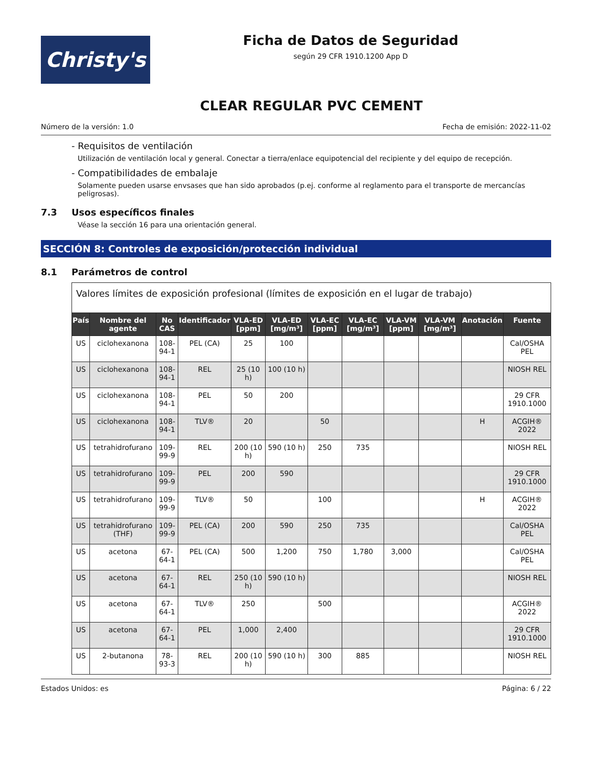Christy's
Ficha de Datos de Seguridad
según 29 CFR 1910.1200 App D
CLEAR REGULAR PVC CEMENT
Número de la versión: 1.0 Fecha de emisión: 2022-11-02
- Requisitos de ventilación
Utilización de ventilación local y general. Conectar a tierra/enlace equipotencial del recipiente y del equipo de recepción.
- Compatibilidades de embalaje
Solamente pueden usarse envsases que han sido aprobados (p.ej. conforme al reglamento para el transporte de mercancías peligrosas).
7.3 Usos específicos finales
Véase la sección 16 para una orientación general.
SECCIÓN 8: Controles de exposición/protección individual
8.1 Parámetros de control
| Valores límites de exposición profesional (límites de exposición en el lugar de trabajo) | | | | | | | | | | | |
| País | Nombre del agente | No CAS | Identificador | VLA-ED [ppm] | VLA-ED [mg/m³] | VLA-EC [ppm] | VLA-EC [mg/m³] | VLA-VM [ppm] | VLA-VM [mg/m³] | Anotación | Fuente |
| US | ciclohexanona | 108-94-1 | PEL (CA) | 25 | 100 | | | | | | Cal/OSHA PEL |
| US | ciclohexanona | 108-94-1 | REL | 25 (10 h) | 100 (10 h) | | | | | | NIOSH REL |
| US | ciclohexanona | 108-94-1 | PEL | 50 | 200 | | | | | | 29 CFR 1910.1000 |
| US | ciclohexanona | 108-94-1 | TLV® | 20 | | 50 | | | | H | ACGIH® 2022 |
| US | tetrahidrofurano | 109-99-9 | REL | 200 (10 h) | 590 (10 h) | 250 | 735 | | | | NIOSH REL |
| US | tetrahidrofurano | 109-99-9 | PEL | 200 | 590 | | | | | | 29 CFR 1910.1000 |
| US | tetrahidrofurano | 109-99-9 | TLV® | 50 | | 100 | | | | H | ACGIH® 2022 |
| US | tetrahidrofurano (THF) | 109-99-9 | PEL (CA) | 200 | 590 | 250 | 735 | | | | Cal/OSHA PEL |
| US | acetona | 67-64-1 | PEL (CA) | 500 | 1,200 | 750 | 1,780 | 3,000 | | | Cal/OSHA PEL |
| US | acetona | 67-64-1 | REL | 250 (10 h) | 590 (10 h) | | | | | | NIOSH REL |
| US | acetona | 67-64-1 | TLV® | 250 | | 500 | | | | | ACGIH® 2022 |
| US | acetona | 67-64-1 | PEL | 1,000 | 2,400 | | | | | | 29 CFR 1910.1000 |
| US | 2-butanona | 78-93-3 | REL | 200 (10 h) | 590 (10 h) | 300 | 885 | | | | NIOSH REL |
Estados Unidos: es Página: 6 / 22